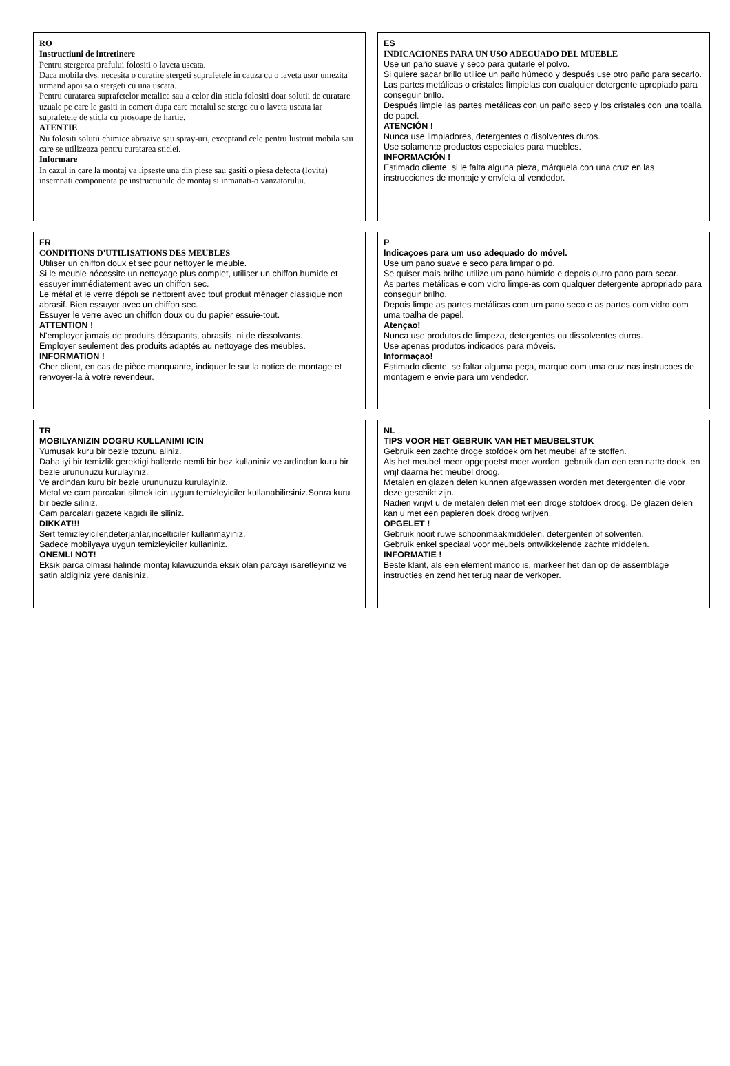RO
Instructiuni de intretinere
Pentru stergerea prafului folositi o laveta uscata.
Daca mobila dvs. necesita o curatire stergeti suprafetele in cauza cu o laveta usor umezita urmand apoi sa o stergeti cu una uscata.
Pentru curatarea suprafetelor metalice sau a celor din sticla folositi doar solutii de curatare uzuale pe care le gasiti in comert dupa care metalul se sterge cu o laveta uscata iar suprafetele de sticla cu prosoape de hartie.
ATENTIE
Nu folositi solutii chimice abrazive sau spray-uri, exceptand cele pentru lustruit mobila sau care se utilizeaza pentru curatarea sticlei.
Informare
In cazul in care la montaj va lipseste una din piese sau gasiti o piesa defecta (lovita) insemnati componenta pe instructiunile de montaj si inmanati-o vanzatorului.
ES
INDICACIONES PARA UN USO ADECUADO DEL MUEBLE
Use un paño suave y seco para quitarle el polvo.
Si quiere sacar brillo utilice un paño húmedo y después use otro paño para secarlo.
Las partes metálicas o cristales límpielas con cualquier detergente apropiado para conseguir brillo.
Después limpie las partes metálicas con un paño seco y los cristales con una toalla de papel.
ATENCIÓN !
Nunca use limpiadores, detergentes o disolventes duros.
Use solamente productos especiales para muebles.
INFORMACIÓN !
Estimado cliente, si le falta alguna pieza, márquela con una cruz en las instrucciones de montaje y envíela al vendedor.
FR
CONDITIONS D'UTILISATIONS DES MEUBLES
Utiliser un chiffon doux et sec pour nettoyer le meuble.
Si le meuble nécessite un nettoyage plus complet, utiliser un chiffon humide et essuyer immédiatement avec un chiffon sec.
Le métal et le verre dépoli se nettoient avec tout produit ménager classique non abrasif. Bien essuyer avec un chiffon sec.
Essuyer le verre avec un chiffon doux ou du papier essuie-tout.
ATTENTION !
N'employer jamais de produits décapants, abrasifs, ni de dissolvants.
Employer seulement des produits adaptés au nettoyage des meubles.
INFORMATION !
Cher client, en cas de pièce manquante, indiquer le sur la notice de montage et renvoyer-la à votre revendeur.
P
Indicaçoes para um uso adequado do móvel.
Use um pano suave e seco para limpar o pó.
Se quiser mais brilho utilize um pano húmido e depois outro pano para secar.
As partes metálicas e com vidro limpe-as com qualquer detergente apropriado para conseguir brilho.
Depois limpe as partes metálicas com um pano seco e as partes com vidro com uma toalha de papel.
Atençao!
Nunca use produtos de limpeza, detergentes ou dissolventes duros.
Use apenas produtos indicados para móveis.
Informaçao!
Estimado cliente, se faltar alguma peça, marque com uma cruz nas instrucoes de montagem e envie para um vendedor.
TR
MOBILYANIZIN DOGRU KULLANIMI ICIN
Yumusak kuru bir bezle tozunu aliniz.
Daha iyi bir temizlik gerektigi hallerde nemli bir bez kullaniniz ve ardindan kuru bir bezle urununuzu kurulayiniz.
Ve ardindan kuru bir bezle urununuzu kurulayiniz.
Metal ve cam parcalari silmek icin uygun temizleyiciler kullanabilirsiniz.Sonra kuru bir bezle siliniz.
Cam parcaları gazete kagıdı ile siliniz.
DIKKAT!!!
Sert temizleyiciler,deterjanlar,incelticiler kullanmayiniz.
Sadece mobilyaya uygun temizleyiciler kullaniniz.
ONEMLI NOT!
Eksik parca olmasi halinde montaj kilavuzunda eksik olan parcayi isaretleyiniz ve satin aldiginiz yere danisiniz.
NL
TIPS VOOR HET GEBRUIK VAN HET MEUBELSTUK
Gebruik een zachte droge stofdoek om het meubel af te stoffen.
Als het meubel meer opgepoetst moet worden, gebruik dan een een natte doek, en wrijf daarna het meubel droog.
Metalen en glazen delen kunnen afgewassen worden met detergenten die voor deze geschikt zijn.
Nadien wrijvt u de metalen delen met een droge stofdoek droog. De glazen delen kan u met een papieren doek droog wrijven.
OPGELET !
Gebruik nooit ruwe schoonmaakmiddelen, detergenten of solventen.
Gebruik enkel speciaal voor meubels ontwikkelende zachte middelen.
INFORMATIE !
Beste klant, als een element manco is, markeer het dan op de assemblage instructies en zend het terug naar de verkoper.